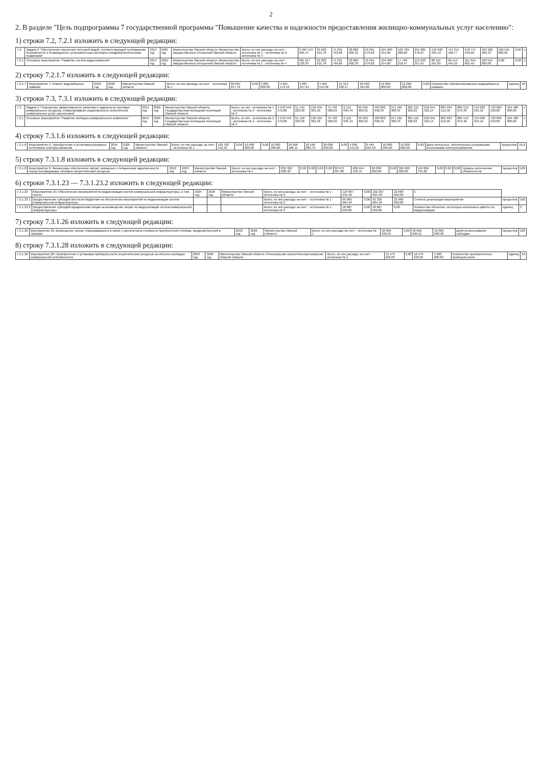2
2. В разделе "Цель подпрограммы 7 государственной программы "Повышение качества и надежности предоставления жилищно-коммунальных услуг населению":
1) строки 7.2, 7.2.1 изложить в следующей редакции:
| 7.2 | Задача 2 "Обеспечение населения питьевой водой, соответствующей требованиям безопасности и безвредности, установленным санитарно-эпидемиологическими правилами" | 2014 год | 2025 год | Министерство Омской области, Министерство имущественных отношений Омской области | Всего, из них расходы за счет: - источника № 1 - источника № 2 - источника № 4 | 3 365 513 095,74 | 29 202 621,78 | 74 291 799,86 | 28 882 602,35 | 16 691 579,62 | 104 900 554,06 | 100 789 288,68 | 251 885 470,27 | 478 990 335,12 | 747 214 498,77 | 978 747 240,60 | 492 180 902,43 | 100 545 000,00 | 0,00 | x |
| 7.2.1 | Основное мероприятие "Развитие систем водоснабжения" | 2014 год | 2025 год | Министерство Омской области, Министерство имущественных отношений Омской области | Всего, из них расходы за счет: - источника № 1 - источника № 4 | 981 617 120,30 | 29 202 621,78 | 74 291 799,86 | 28 882 602,35 | 16 691 579,62 | 104 900 554,06 | 17 789 216,47 | 113 290 357,61 | 88 119 241,85 | 96 514 545,10 | 211 644 601,40 | 100 545 000,00 | 0,00 | 0,00 | x |
2) строку 7.2.1.7 изложить в следующей редакции:
| 7.2.1.7 | Мероприятие 7. Ремонт водозаборных скважин | 2018 год | 2025 год | Министерство Омской области | Всего, из них расходы за счет: - источника № 1 | 82 024 647,72 | 0,00 | 5 000 000,00 | 4 901 179,16 | 4 887 357,61 | 4 405 515,92 | 15 312 490,17 | 23 530 104,86 | 12 000 000,00 | 12 000 000,00 | 0,00 | Количество отремонтированных водозаборных скважин | единиц | 40 |
3) строки 7.3, 7.3.1 изложить в следующей редакции:
| 7.3 | Задача 3 "Повышение эффективности, качества и надежности поставки коммунальных ресурсов, стимулирование рационального потребления коммунальных услуг населением" | 2014 год | 2026 год | Министерство Омской области, Государственная жилищная инспекция Омской области | Всего, из них - источника № 1 - источника № 2 - источника № 3 | 4 543 542 472,86 | 51 150 220,90 | 132 456 381,56 | 75 703 588,63 | 2 112 035,44 | 95 955 862,01 | 463 802 990,34 | 371 165 380,34 | 281 121 926,63 | 256 641 923,14 | 803 934 512,56 | 885 513 079,46 | 719 029 319,16 | 723 899 523,83 | 104 180 000,00 | x |
| 7.3.1 | Основное мероприятие "Развитие жилищно-коммунального комплекса" | 2014 год | 2026 год | Министерство Омской области, Государственная жилищная инспекция Омской области | Всего, из них - источника № 1 - источника № 2 - источника № 3 | 4 543 542 472,86 | 51 150 220,90 | 132 456 381,56 | 75 703 588,63 | 2 112 035,44 | 95 955 862,01 | 463 802 990,34 | 371 165 380,34 | 281 121 926,63 | 256 641 923,14 | 803 934 512,56 | 885 513 079,46 | 719 029 319,16 | 723 899 523,83 | 104 180 000,00 | x |
4) строку 7.3.1.6 изложить в следующей редакции:
| 7.3.1.6 | Мероприятие 6. Приобретение и установка резервных источников электроснабжения | 2015 год | 2025 год | Министерство Омской области | Всего, из них расходы за счет: - источника № 1 | 120 702 552,43 | 0,00 | 10 000 000,00 | 0,00 | 10 000 000,00 | 29 996 188,11 | 18 166 286,79 | 20 000 000,00 | 0,00 | 4 090 155,03 | 8 449 924,50 | 10 000 000,00 | 10 000 000,00 | 0,00 | Доля котельных, обеспеченных резервными источниками электроснабжения | процентов | 91,6 |
5) строку 7.3.1.8 изложить в следующей редакции:
| 7.3.1.8 | Мероприятие 8. Финансовое обеспечение затрат, связанных с погашением задолженности перед поставщиками топливно-энергетических ресурсов | 2018 год | 2023 год | Министерство Омской области | Всего, из них расходы за счет: - источника № 1 | 835 322 982,40 | 0,00 | 0,00 | 0,00 | 0,00 | 89 072 027,86 | 200 444 158,72 | 60 000 000,00 | 0,00 | 366 000 000,00 | 119 806 795,82 | 0,00 | 0,00 | 0,00 | Уровень исполнения обязательств | процентов | 100 |
6) строки 7.3.1.23 — 7.3.1.23.2 изложить в следующей редакции:
| 7.3.1.23 | Мероприятие 23. Обеспечение мероприятий по модернизации систем коммунальной инфраструктуры, в том числе: | 2024 год | 2025 год | Министерство Омской области | Всего, из них расходы за счет: - источника № 1 - источника № 3 | 124 887 934,48 | 0,00 | 102 207 934,48 | 22 680 000,00 | x | | |
| 7.3.1.23.1 | предоставление субсидий местным бюджетам на обеспечение мероприятий по модернизации систем коммунальной инфраструктуры | | | | Всего, из них расходы за счет: - источника № 1 - источника № 3 | 66 000 884,48 | 0,00 | 43 320 884,48 | 22 680 000,00 | Степень реализации мероприятия | процентов | 100 |
| 7.3.1.23.2 | предоставление субсидий юридическим лицам на возмещение затрат по модернизации систем коммунальной инфраструктуры | | | | Всего, из них расходы за счет: - источника № 1 - источника № 3 | 58 887 050,00 | 0,00 | 58 887 050,00 | 0,00 | Количество объектов, на которых выполнены работы по модернизации | единиц | 3 |
7) строку 7.3.1.26 изложить в следующей редакции:
| 7.3.1.26 | Мероприятие 26. Возмещение затрат, образовавшихся в связи с увеличением стоимости приобретения топлива, предусмотренной в тарифах | 2023 год | 2026 год | Министерство Омской области | Всего, из них расходы за счет: - источника № 1 | 58 660 936,01 | 0,00 | 48 660 936,01 | 10 000 000,00 | Доля использования субсидии | процентов | 100 |
8) строку 7.3.1.28 изложить в следующей редакции:
| 7.3.1.28 | Мероприятие 28. Приобретение и установка приборов учета энергетических ресурсов на объекты жилищно-коммунальной собственности | 2023 год | 2026 год | Министерство Омской области, Региональная энергетическая комиссия Омской области | Всего, из них расходы за счет: - источника № 1 | 15 473 223,05 | 0,00 | 10 473 223,05 | 5 000 000,00 | Количество приобретенных приборов учета | единиц | 34 |